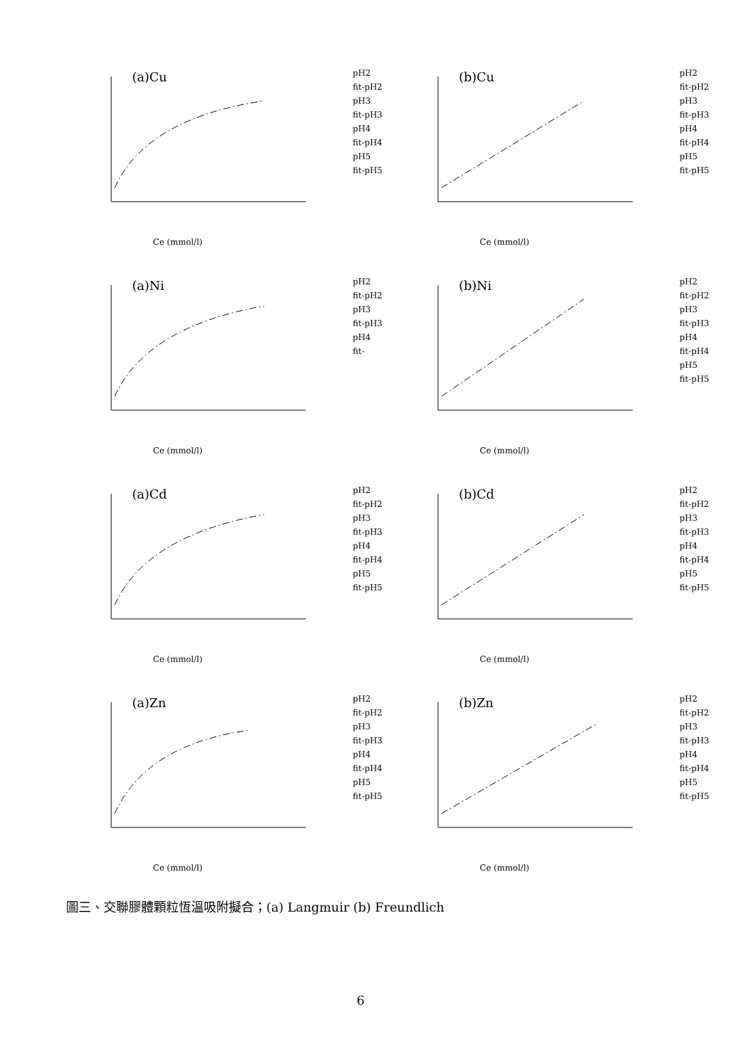(a)Cu
pH2
fit-pH2
pH3
fit-pH3
pH4
fit-pH4
pH5
fit-pH5
Ce (mmol/l)
(b)Cu
pH2
fit-pH2
pH3
fit-pH3
pH4
fit-pH4
pH5
fit-pH5
Ce (mmol/l)
(a)Ni
pH2
fit-pH2
pH3
fit-pH3
pH4
fit-
Ce (mmol/l)
(b)Ni
pH2
fit-pH2
pH3
fit-pH3
pH4
fit-pH4
pH5
fit-pH5
Ce (mmol/l)
(a)Cd
pH2
fit-pH2
pH3
fit-pH3
pH4
fit-pH4
pH5
fit-pH5
Ce (mmol/l)
(b)Cd
pH2
fit-pH2
pH3
fit-pH3
pH4
fit-pH4
pH5
fit-pH5
Ce (mmol/l)
(a)Zn
pH2
fit-pH2
pH3
fit-pH3
pH4
fit-pH4
pH5
fit-pH5
Ce (mmol/l)
(b)Zn
pH2
fit-pH2
pH3
fit-pH3
pH4
fit-pH4
pH5
fit-pH5
Ce (mmol/l)
圖三、交聯膠體顆粒恆溫吸附擬合；(a) Langmuir (b) Freundlich
6